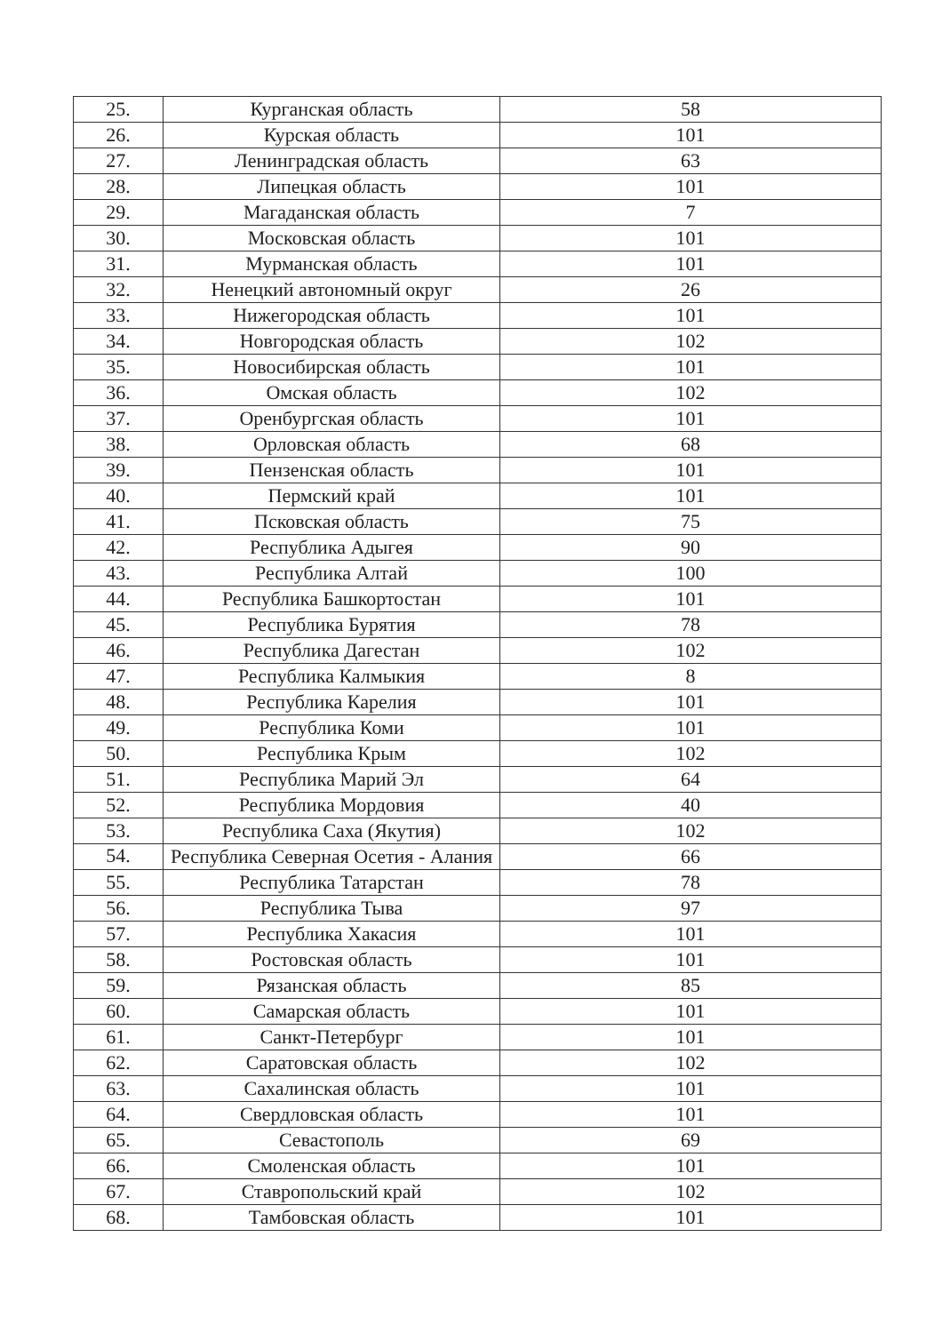| 25. | Курганская область | 58 |
| 26. | Курская область | 101 |
| 27. | Ленинградская область | 63 |
| 28. | Липецкая область | 101 |
| 29. | Магаданская область | 7 |
| 30. | Московская область | 101 |
| 31. | Мурманская область | 101 |
| 32. | Ненецкий автономный округ | 26 |
| 33. | Нижегородская область | 101 |
| 34. | Новгородская область | 102 |
| 35. | Новосибирская область | 101 |
| 36. | Омская область | 102 |
| 37. | Оренбургская область | 101 |
| 38. | Орловская область | 68 |
| 39. | Пензенская область | 101 |
| 40. | Пермский край | 101 |
| 41. | Псковская область | 75 |
| 42. | Республика Адыгея | 90 |
| 43. | Республика Алтай | 100 |
| 44. | Республика Башкортостан | 101 |
| 45. | Республика Бурятия | 78 |
| 46. | Республика Дагестан | 102 |
| 47. | Республика Калмыкия | 8 |
| 48. | Республика Карелия | 101 |
| 49. | Республика Коми | 101 |
| 50. | Республика Крым | 102 |
| 51. | Республика Марий Эл | 64 |
| 52. | Республика Мордовия | 40 |
| 53. | Республика Саха (Якутия) | 102 |
| 54. | Республика Северная Осетия - Алания | 66 |
| 55. | Республика Татарстан | 78 |
| 56. | Республика Тыва | 97 |
| 57. | Республика Хакасия | 101 |
| 58. | Ростовская область | 101 |
| 59. | Рязанская область | 85 |
| 60. | Самарская область | 101 |
| 61. | Санкт-Петербург | 101 |
| 62. | Саратовская область | 102 |
| 63. | Сахалинская область | 101 |
| 64. | Свердловская область | 101 |
| 65. | Севастополь | 69 |
| 66. | Смоленская область | 101 |
| 67. | Ставропольский край | 102 |
| 68. | Тамбовская область | 101 |